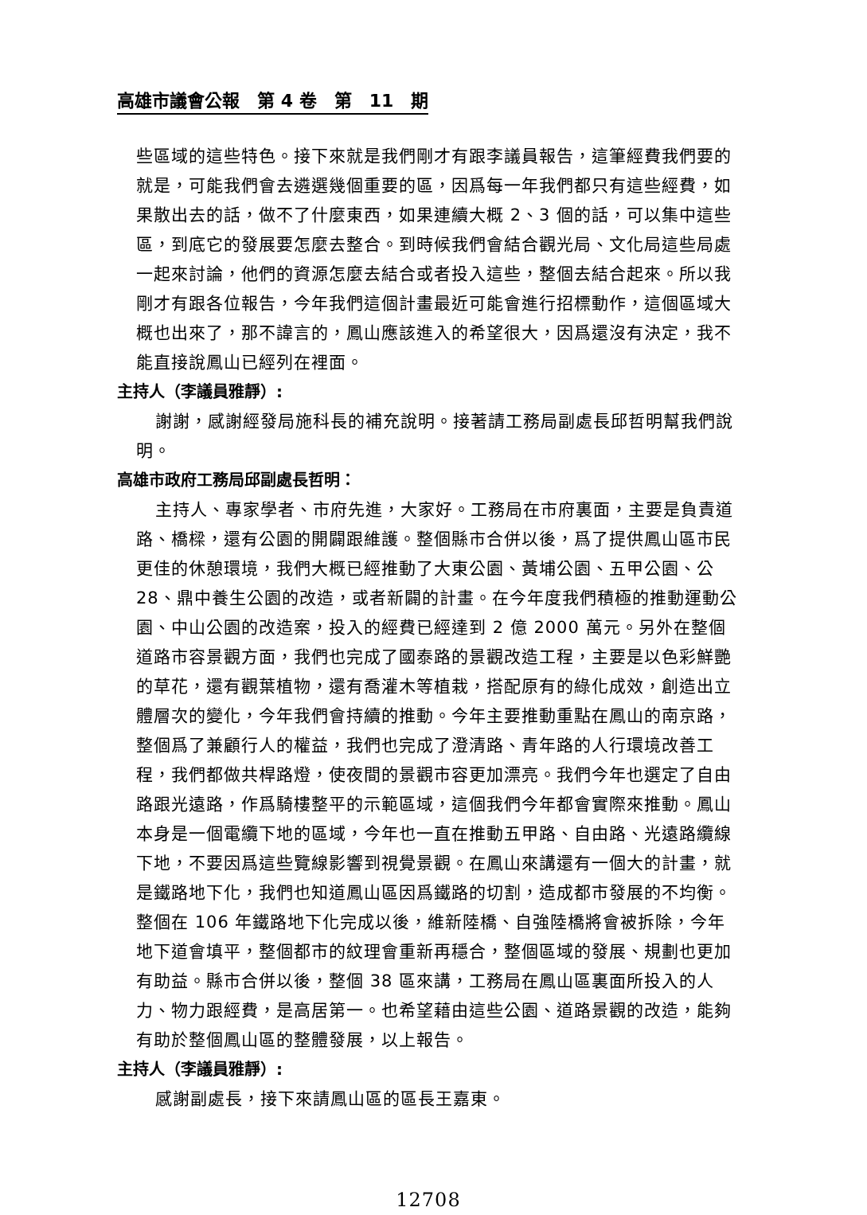高雄市議會公報　第 4 卷　第　11　期
些區域的這些特色。接下來就是我們剛才有跟李議員報告，這筆經費我們要的就是，可能我們會去遴選幾個重要的區，因爲每一年我們都只有這些經費，如果散出去的話，做不了什麼東西，如果連續大概 2、3 個的話，可以集中這些區，到底它的發展要怎麼去整合。到時候我們會結合觀光局、文化局這些局處一起來討論，他們的資源怎麼去結合或者投入這些，整個去結合起來。所以我剛才有跟各位報告，今年我們這個計畫最近可能會進行招標動作，這個區域大概也出來了，那不諱言的，鳳山應該進入的希望很大，因爲還沒有決定，我不能直接說鳳山已經列在裡面。
主持人（李議員雅靜）:
謝謝，感謝經發局施科長的補充說明。接著請工務局副處長邱哲明幫我們說明。
高雄市政府工務局邱副處長哲明：
主持人、專家學者、市府先進，大家好。工務局在市府裏面，主要是負責道路、橋樑，還有公園的開闢跟維護。整個縣市合併以後，爲了提供鳳山區市民更佳的休憩環境，我們大概已經推動了大東公園、黃埔公園、五甲公園、公 28、鼎中養生公園的改造，或者新闢的計畫。在今年度我們積極的推動運動公園、中山公園的改造案，投入的經費已經達到 2 億 2000 萬元。另外在整個道路市容景觀方面，我們也完成了國泰路的景觀改造工程，主要是以色彩鮮艷的草花，還有觀葉植物，還有喬灌木等植栽，搭配原有的綠化成效，創造出立體層次的變化，今年我們會持續的推動。今年主要推動重點在鳳山的南京路，整個爲了兼顧行人的權益，我們也完成了澄清路、青年路的人行環境改善工程，我們都做共桿路燈，使夜間的景觀市容更加漂亮。我們今年也選定了自由路跟光遠路，作爲騎樓整平的示範區域，這個我們今年都會實際來推動。鳳山本身是一個電纜下地的區域，今年也一直在推動五甲路、自由路、光遠路纜線下地，不要因爲這些覽線影響到視覺景觀。在鳳山來講還有一個大的計畫，就是鐵路地下化，我們也知道鳳山區因爲鐵路的切割，造成都市發展的不均衡。整個在 106 年鐵路地下化完成以後，維新陸橋、自強陸橋將會被拆除，今年地下道會填平，整個都市的紋理會重新再穩合，整個區域的發展、規劃也更加有助益。縣市合併以後，整個 38 區來講，工務局在鳳山區裏面所投入的人力、物力跟經費，是高居第一。也希望藉由這些公園、道路景觀的改造，能夠有助於整個鳳山區的整體發展，以上報告。
主持人（李議員雅靜）:
感謝副處長，接下來請鳳山區的區長王嘉東。
12708